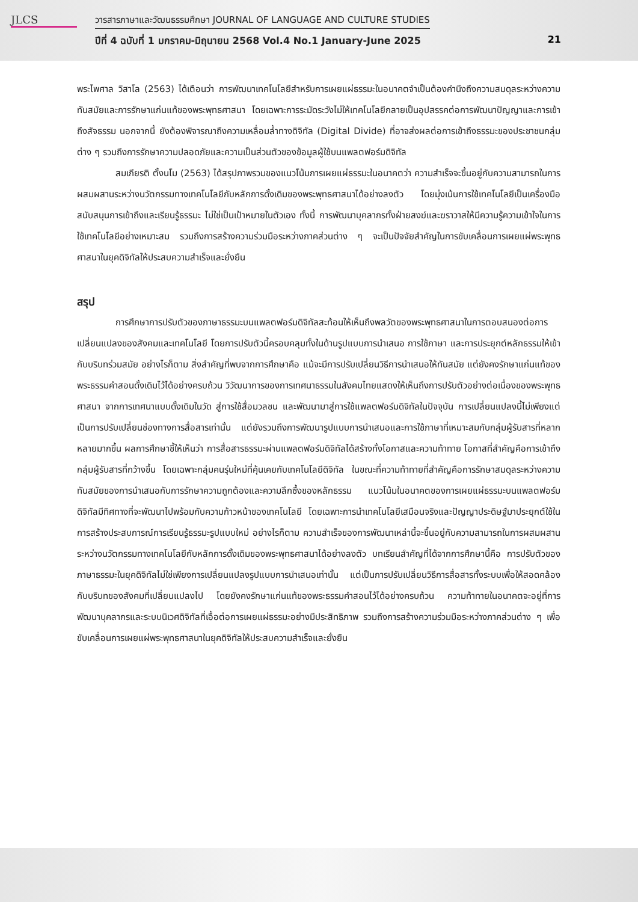JLCS
วารสารภาษาและวัฒนธรรมศึกษา JOURNAL OF LANGUAGE AND CULTURE STUDIES
ปีที่ 4 ฉบับที่ 1 มกราคม-มิถุนายน 2568 Vol.4 No.1 January-June 2025
21
พระไพศาล วิสาโล (2563) ได้เตือนว่า การพัฒนาเทคโนโลยีสำหรับการเผยแผ่ธรรมะในอนาคตจำเป็นต้องคำนึงถึงความสมดุลระหว่างความทันสมัยและการรักษาแก่นแท้ของพระพุทธศาสนา โดยเฉพาะการระมัดระวังไม่ให้เทคโนโลยีกลายเป็นอุปสรรคต่อการพัฒนาปัญญาและการเข้าถึงสัจธรรม นอกจากนี้ ยังต้องพิจารณาถึงความเหลื่อมล้ำทางดิจิทัล (Digital Divide) ที่อาจส่งผลต่อการเข้าถึงธรรมะของประชาชนกลุ่มต่าง ๆ รวมถึงการรักษาความปลอดภัยและความเป็นส่วนตัวของข้อมูลผู้ใช้บนแพลตฟอร์มดิจิทัล
สมเกียรติ ตั้งนโม (2563) ได้สรุปภาพรวมของแนวโน้มการเผยแผ่ธรรมะในอนาคตว่า ความสำเร็จจะขึ้นอยู่กับความสามารถในการผสมผสานระหว่างนวัตกรรมทางเทคโนโลยีกับหลักการดั้งเดิมของพระพุทธศาสนาได้อย่างลงตัว โดยมุ่งเน้นการใช้เทคโนโลยีเป็นเครื่องมือสนับสนุนการเข้าถึงและเรียนรู้ธรรมะ ไม่ใช่เป็นเป้าหมายในตัวเอง ทั้งนี้ การพัฒนาบุคลากรทั้งฝ่ายสงฆ์และฆราวาสให้มีความรู้ความเข้าใจในการใช้เทคโนโลยีอย่างเหมาะสม รวมถึงการสร้างความร่วมมือระหว่างภาคส่วนต่าง ๆ จะเป็นปัจจัยสำคัญในการขับเคลื่อนการเผยแผ่พระพุทธศาสนาในยุคดิจิทัลให้ประสบความสำเร็จและยั่งยืน
สรุป
การศึกษาการปรับตัวของภาษาธรรมะบนแพลตฟอร์มดิจิทัลสะท้อนให้เห็นถึงพลวัตของพระพุทธศาสนาในการตอบสนองต่อการเปลี่ยนแปลงของสังคมและเทคโนโลยี โดยการปรับตัวนี้ครอบคลุมทั้งในด้านรูปแบบการนำเสนอ การใช้ภาษา และการประยุกต์หลักธรรมให้เข้ากับบริบทร่วมสมัย อย่างไรก็ตาม สิ่งสำคัญที่พบจากการศึกษาคือ แม้จะมีการปรับเปลี่ยนวิธีการนำเสนอให้ทันสมัย แต่ยังคงรักษาแก่นแท้ของพระธรรมคำสอนดั้งเดิมไว้ได้อย่างครบถ้วน วิวัฒนาการของการเทศนาธรรมในสังคมไทยแสดงให้เห็นถึงการปรับตัวอย่างต่อเนื่องของพระพุทธศาสนา จากการเทศนาแบบดั้งเดิมในวัด สู่การใช้สื่อมวลชน และพัฒนามาสู่การใช้แพลตฟอร์มดิจิทัลในปัจจุบัน การเปลี่ยนแปลงนี้ไม่เพียงแต่เป็นการปรับเปลี่ยนช่องทางการสื่อสารเท่านั้น แต่ยังรวมถึงการพัฒนารูปแบบการนำเสนอและการใช้ภาษาที่เหมาะสมกับกลุ่มผู้รับสารที่หลากหลายมากขึ้น ผลการศึกษาชี้ให้เห็นว่า การสื่อสารธรรมะผ่านแพลตฟอร์มดิจิทัลได้สร้างทั้งโอกาสและความท้าทาย โอกาสที่สำคัญคือการเข้าถึงกลุ่มผู้รับสารที่กว้างขึ้น โดยเฉพาะกลุ่มคนรุ่นใหม่ที่คุ้นเคยกับเทคโนโลยีดิจิทัล ในขณะที่ความท้าทายที่สำคัญคือการรักษาสมดุลระหว่างความทันสมัยของการนำเสนอกับการรักษาความถูกต้องและความลึกซึ้งของหลักธรรม แนวโน้มในอนาคตของการเผยแผ่ธรรมะบนแพลตฟอร์มดิจิทัลมีทิศทางที่จะพัฒนาไปพร้อมกับความก้าวหน้าของเทคโนโลยี โดยเฉพาะการนำเทคโนโลยีเสมือนจริงและปัญญาประดิษฐ์มาประยุกต์ใช้ในการสร้างประสบการณ์การเรียนรู้ธรรมะรูปแบบใหม่ อย่างไรก็ตาม ความสำเร็จของการพัฒนาเหล่านี้จะขึ้นอยู่กับความสามารถในการผสมผสานระหว่างนวัตกรรมทางเทคโนโลยีกับหลักการดั้งเดิมของพระพุทธศาสนาได้อย่างลงตัว บทเรียนสำคัญที่ได้จากการศึกษานี้คือ การปรับตัวของภาษาธรรมะในยุคดิจิทัลไม่ใช่เพียงการเปลี่ยนแปลงรูปแบบการนำเสนอเท่านั้น แต่เป็นการปรับเปลี่ยนวิธีการสื่อสารทั้งระบบเพื่อให้สอดคล้องกับบริบทของสังคมที่เปลี่ยนแปลงไป โดยยังคงรักษาแก่นแท้ของพระธรรมคำสอนไว้ได้อย่างครบถ้วน ความท้าทายในอนาคตจะอยู่ที่การพัฒนาบุคลากรและระบบนิเวศดิจิทัลที่เอื้อต่อการเผยแผ่ธรรมะอย่างมีประสิทธิภาพ รวมถึงการสร้างความร่วมมือระหว่างภาคส่วนต่าง ๆ เพื่อขับเคลื่อนการเผยแผ่พระพุทธศาสนาในยุคดิจิทัลให้ประสบความสำเร็จและยั่งยืน